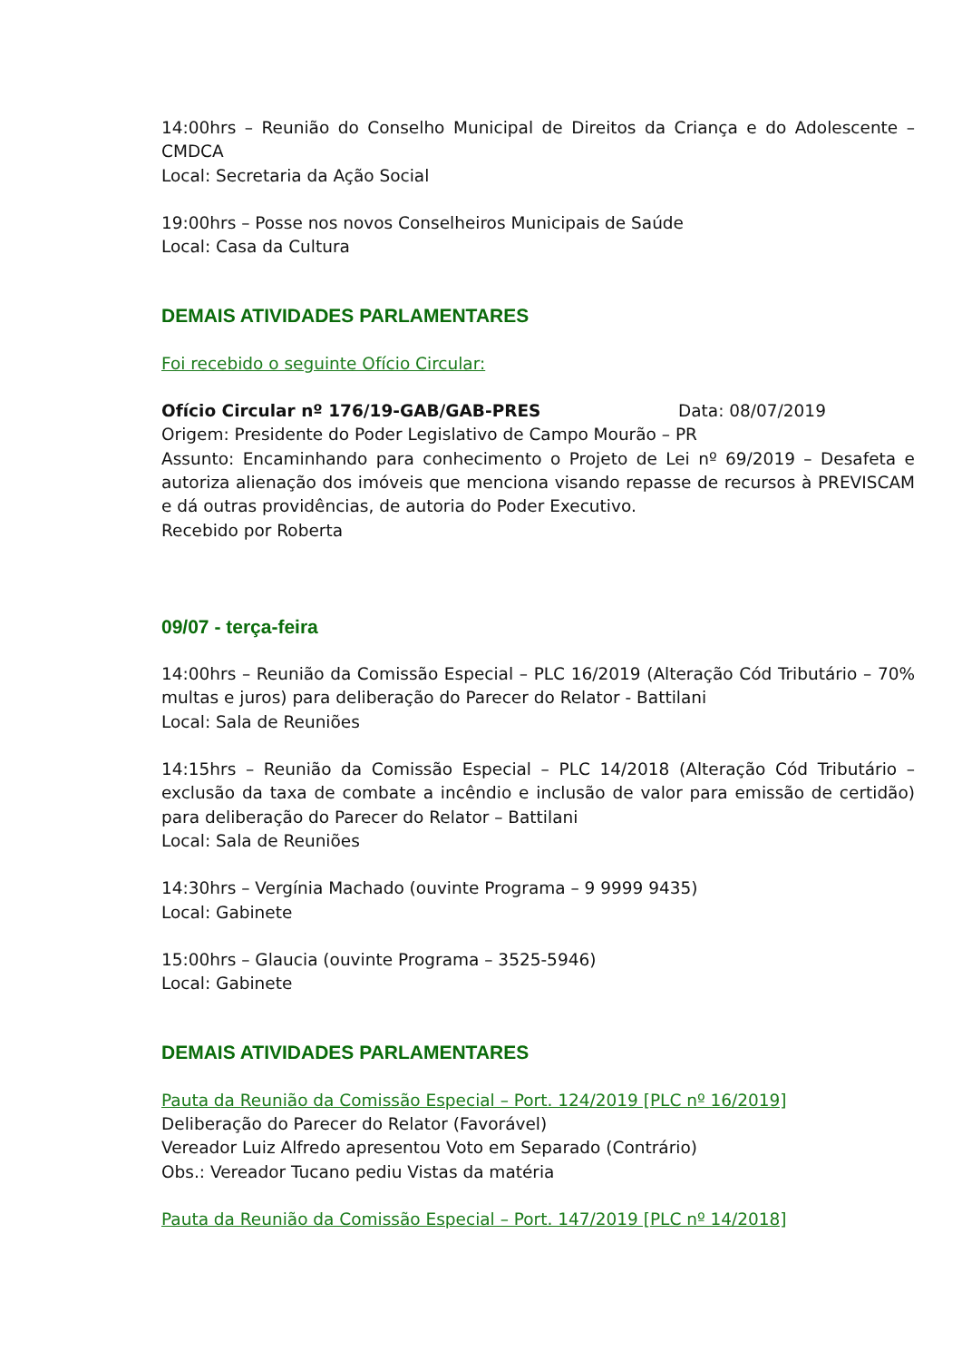14:00hrs – Reunião do Conselho Municipal de Direitos da Criança e do Adolescente – CMDCA
Local: Secretaria da Ação Social
19:00hrs – Posse nos novos Conselheiros Municipais de Saúde
Local: Casa da Cultura
DEMAIS ATIVIDADES PARLAMENTARES
Foi recebido o seguinte Ofício Circular:
Ofício Circular nº 176/19-GAB/GAB-PRES Data: 08/07/2019
Origem: Presidente do Poder Legislativo de Campo Mourão – PR
Assunto: Encaminhando para conhecimento o Projeto de Lei nº 69/2019 – Desafeta e autoriza alienação dos imóveis que menciona visando repasse de recursos à PREVISCAM e dá outras providências, de autoria do Poder Executivo.
Recebido por Roberta
09/07 - terça-feira
14:00hrs – Reunião da Comissão Especial – PLC 16/2019 (Alteração Cód Tributário – 70% multas e juros) para deliberação do Parecer do Relator - Battilani
Local: Sala de Reuniões
14:15hrs – Reunião da Comissão Especial – PLC 14/2018 (Alteração Cód Tributário – exclusão da taxa de combate a incêndio e inclusão de valor para emissão de certidão) para deliberação do Parecer do Relator – Battilani
Local: Sala de Reuniões
14:30hrs – Vergínia Machado (ouvinte Programa – 9 9999 9435)
Local: Gabinete
15:00hrs – Glaucia (ouvinte Programa – 3525-5946)
Local: Gabinete
DEMAIS ATIVIDADES PARLAMENTARES
Pauta da Reunião da Comissão Especial – Port. 124/2019 [PLC nº 16/2019]
Deliberação do Parecer do Relator (Favorável)
Vereador Luiz Alfredo apresentou Voto em Separado (Contrário)
Obs.: Vereador Tucano pediu Vistas da matéria
Pauta da Reunião da Comissão Especial – Port. 147/2019 [PLC nº 14/2018]